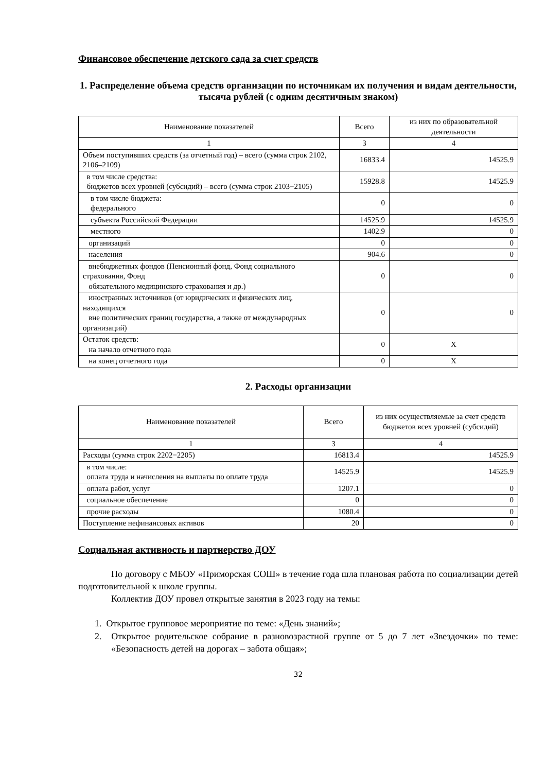Финансовое обеспечение детского сада за счет средств
1. Распределение объема средств организации по источникам их получения и видам деятельности, тысяча рублей (с одним десятичным знаком)
| Наименование показателей | Всего | из них по образовательной деятельности |
| --- | --- | --- |
| 1 | 3 | 4 |
| Объем поступивших средств (за отчетный год) – всего (сумма строк 2102, 2106–2109) | 16833.4 | 14525.9 |
| в том числе средства: бюджетов всех уровней (субсидий) – всего (сумма строк 2103−2105) | 15928.8 | 14525.9 |
| в том числе бюджета: федерального | 0 | 0 |
| субъекта Российской Федерации | 14525.9 | 14525.9 |
| местного | 1402.9 | 0 |
| организаций | 0 | 0 |
| населения | 904.6 | 0 |
| внебюджетных фондов (Пенсионный фонд, Фонд социального страхования, Фонд обязательного медицинского страхования и др.) | 0 | 0 |
| иностранных источников (от юридических и физических лиц, находящихся вне политических границ государства, а также от международных организаций) | 0 | 0 |
| Остаток средств: на начало отчетного года | 0 | X |
| на конец отчетного года | 0 | X |
2. Расходы организации
| Наименование показателей | Всего | из них осуществляемые за счет средств бюджетов всех уровней (субсидий) |
| --- | --- | --- |
| 1 | 3 | 4 |
| Расходы (сумма строк 2202−2205) | 16813.4 | 14525.9 |
| в том числе: оплата труда и начисления на выплаты по оплате труда | 14525.9 | 14525.9 |
| оплата работ, услуг | 1207.1 | 0 |
| социальное обеспечение | 0 | 0 |
| прочие расходы | 1080.4 | 0 |
| Поступление нефинансовых активов | 20 | 0 |
Социальная активность и партнерство ДОУ
По договору с МБОУ «Приморская СОШ» в течение года шла плановая работа по социализации детей подготовительной к школе группы.
Коллектив ДОУ провел открытые занятия в 2023 году на темы:
1. Открытое групповое мероприятие по теме: «День знаний»;
2. Открытое родительское собрание в разновозрастной группе от 5 до 7 лет «Звездочки» по теме: «Безопасность детей на дорогах – забота общая»;
32